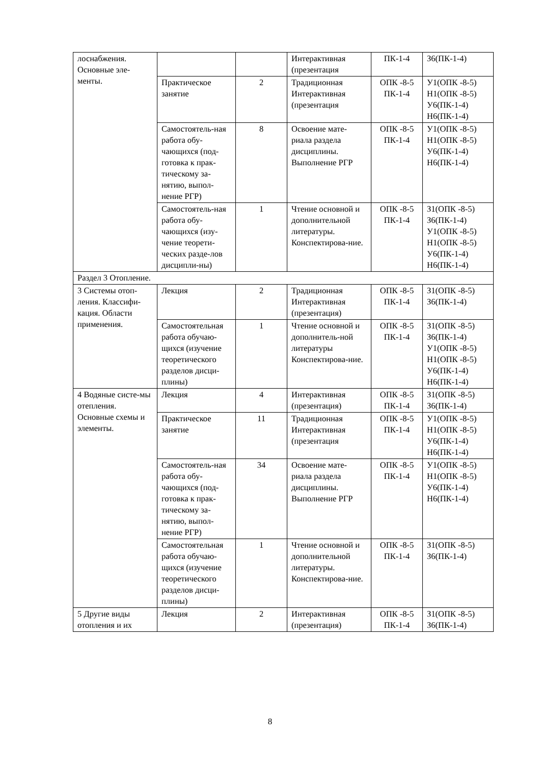| лоснабжения. Основные эле-менты. | | | Интерактивная (презентация | ПК-1-4 | З6(ПК-1-4) |
| | Практическое занятие | 2 | Традиционная Интерактивная (презентация | ОПК -8-5 ПК-1-4 | У1(ОПК -8-5) Н1(ОПК -8-5) У6(ПК-1-4) Н6(ПК-1-4) |
| | Самостоятель-ная работа обу-чающихся (под-готовка к прак-тическому за-нятию, выпол-нение РГР) | 8 | Освоение мате-риала раздела дисциплины. Выполнение РГР | ОПК -8-5 ПК-1-4 | У1(ОПК -8-5) Н1(ОПК -8-5) У6(ПК-1-4) Н6(ПК-1-4) |
| | Самостоятель-ная работа обу-чающихся (изу-чение теорети-ческих разде-лов дисципли-ны) | 1 | Чтение основной и дополнительной литературы. Конспектирова-ние. | ОПК -8-5 ПК-1-4 | З1(ОПК -8-5) З6(ПК-1-4) У1(ОПК -8-5) Н1(ОПК -8-5) У6(ПК-1-4) Н6(ПК-1-4) |
| Раздел 3 Отопление. | | | | | |
| 3 Системы отоп-ления. Классифи-кация. Области применения. | Лекция | 2 | Традиционная Интерактивная (презентация) | ОПК -8-5 ПК-1-4 | З1(ОПК -8-5) З6(ПК-1-4) |
| | Самостоятельная работа обучаю-щихся (изучение теоретического разделов дисци-плины) | 1 | Чтение основной и дополнитель-ной литературы Конспектирова-ние. | ОПК -8-5 ПК-1-4 | З1(ОПК -8-5) З6(ПК-1-4) У1(ОПК -8-5) Н1(ОПК -8-5) У6(ПК-1-4) Н6(ПК-1-4) |
| 4 Водяные систе-мы отепления. Основные схемы и элементы. | Лекция | 4 | Интерактивная (презентация) | ОПК -8-5 ПК-1-4 | З1(ОПК -8-5) З6(ПК-1-4) |
| | Практическое занятие | 11 | Традиционная Интерактивная (презентация | ОПК -8-5 ПК-1-4 | У1(ОПК -8-5) Н1(ОПК -8-5) У6(ПК-1-4) Н6(ПК-1-4) |
| | Самостоятель-ная работа обу-чающихся (под-готовка к прак-тическому за-нятию, выпол-нение РГР) | 34 | Освоение мате-риала раздела дисциплины. Выполнение РГР | ОПК -8-5 ПК-1-4 | У1(ОПК -8-5) Н1(ОПК -8-5) У6(ПК-1-4) Н6(ПК-1-4) |
| | Самостоятельная работа обучаю-щихся (изучение теоретического разделов дисци-плины) | 1 | Чтение основной и дополнительной литературы. Конспектирова-ние. | ОПК -8-5 ПК-1-4 | З1(ОПК -8-5) З6(ПК-1-4) |
| 5 Другие виды отопления и их | Лекция | 2 | Интерактивная (презентация) | ОПК -8-5 ПК-1-4 | З1(ОПК -8-5) З6(ПК-1-4) |
8